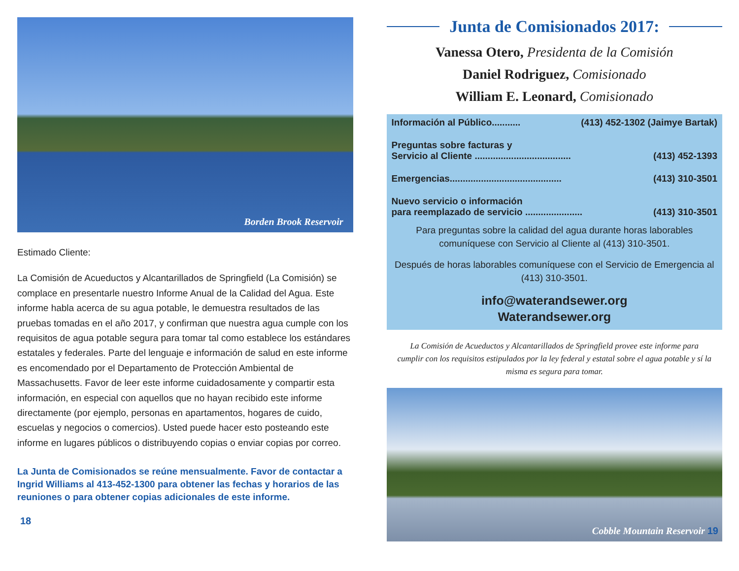Borden Brook Reservoir
Estimado Cliente:
La Comisión de Acueductos y Alcantarillados de Springfield (La Comisión) se complace en presentarle nuestro Informe Anual de la Calidad del Agua. Este informe habla acerca de su agua potable, le demuestra resultados de las pruebas tomadas en el año 2017, y confirman que nuestra agua cumple con los requisitos de agua potable segura para tomar tal como establece los estándares estatales y federales. Parte del lenguaje e información de salud en este informe es encomendado por el Departamento de Protección Ambiental de Massachusetts. Favor de leer este informe cuidadosamente y compartir esta información, en especial con aquellos que no hayan recibido este informe directamente (por ejemplo, personas en apartamentos, hogares de cuido, escuelas y negocios o comercios). Usted puede hacer esto posteando este informe en lugares públicos o distribuyendo copias o enviar copias por correo.
La Junta de Comisionados se reúne mensualmente. Favor de contactar a Ingrid Williams al 413-452-1300 para obtener las fechas y horarios de las reuniones o para obtener copias adicionales de este informe.
18
Junta de Comisionados 2017:
Vanessa Otero, Presidenta de la Comisión
Daniel Rodriguez, Comisionado
William E. Leonard, Comisionado
Información al Público........... (413) 452-1302 (Jaimye Bartak)
Preguntas sobre facturas y
Servicio al Cliente .....................................
(413) 452-1393
Emergencias........................................... (413) 310-3501
Nuevo servicio o información
para reemplazado de servicio ......................
(413) 310-3501
Para preguntas sobre la calidad del agua durante horas laborables comuníquese con Servicio al Cliente al (413) 310-3501.
Después de horas laborables comuníquese con el Servicio de Emergencia al (413) 310-3501.
info@waterandsewer.org
Waterandsewer.org
La Comisión de Acueductos y Alcantarillados de Springfield provee este informe para cumplir con los requisitos estipulados por la ley federal y estatal sobre el agua potable y sí la misma es segura para tomar.
Cobble Mountain Reservoir 19